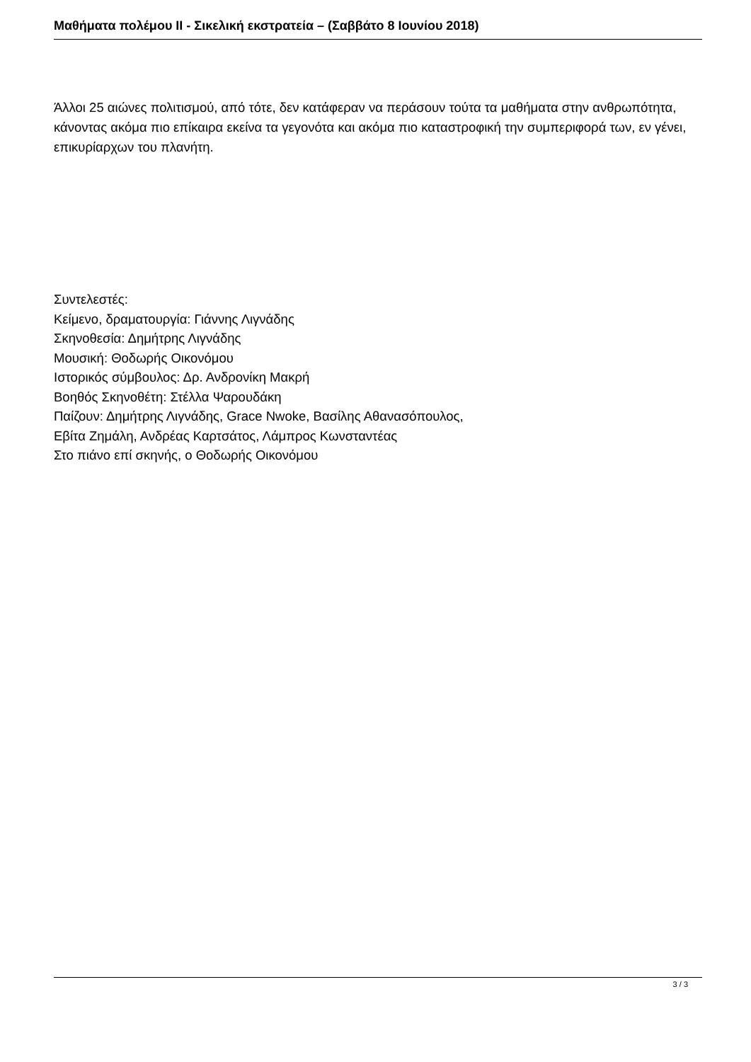Μαθήματα πολέμου II - Σικελική εκστρατεία – (Σαββάτο 8 Ιουνίου 2018)
Άλλοι 25 αιώνες πολιτισμού, από τότε, δεν κατάφεραν να περάσουν τούτα τα μαθήματα στην ανθρωπότητα, κάνοντας ακόμα πιο επίκαιρα εκείνα τα γεγονότα και ακόμα πιο καταστροφική την συμπεριφορά των, εν γένει, επικυρίαρχων του πλανήτη.
Συντελεστές:
Κείμενο, δραματουργία: Γιάννης Λιγνάδης
Σκηνοθεσία: Δημήτρης Λιγνάδης
Μουσική: Θοδωρής Οικονόμου
Ιστορικός σύμβουλος: Δρ. Ανδρονίκη Μακρή
Βοηθός Σκηνοθέτη: Στέλλα Ψαρουδάκη
Παίζουν: Δημήτρης Λιγνάδης, Grace Nwoke, Βασίλης Αθανασόπουλος,
Εβίτα Ζημάλη, Ανδρέας Καρτσάτος, Λάμπρος Κωνσταντέας
Στο πιάνο επί σκηνής, ο Θοδωρής Οικονόμου
3 / 3